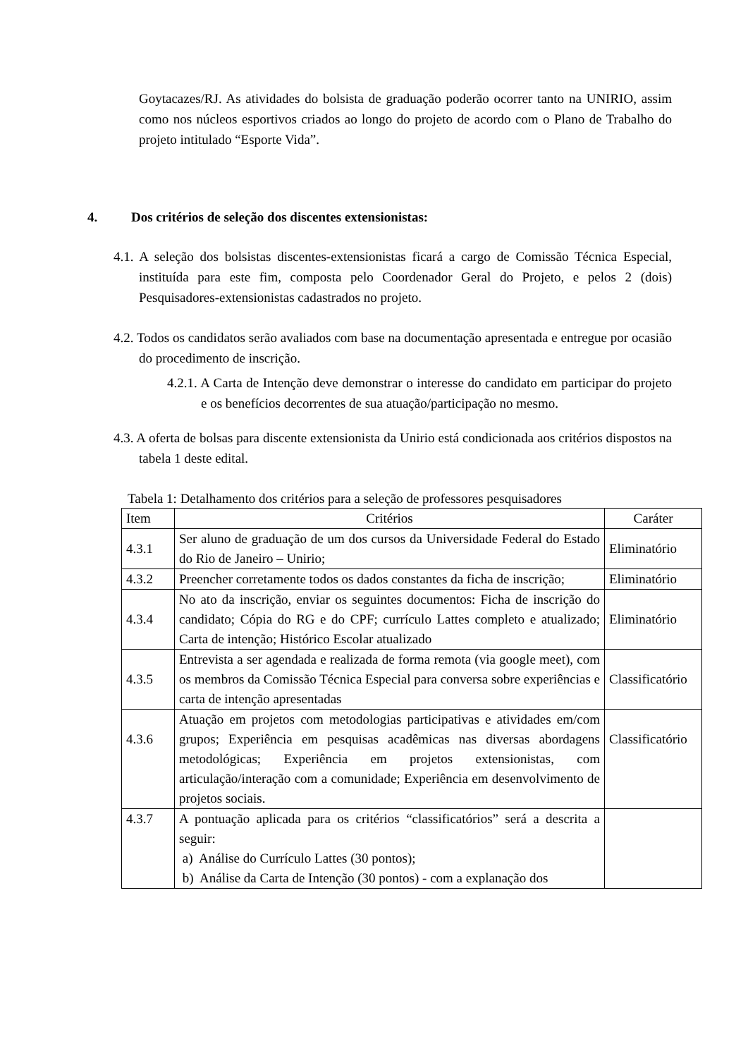Goytacazes/RJ. As atividades do bolsista de graduação poderão ocorrer tanto na UNIRIO, assim como nos núcleos esportivos criados ao longo do projeto de acordo com o Plano de Trabalho do projeto intitulado “Esporte Vida”.
4. Dos critérios de seleção dos discentes extensionistas:
4.1. A seleção dos bolsistas discentes-extensionistas ficará a cargo de Comissão Técnica Especial, instituída para este fim, composta pelo Coordenador Geral do Projeto, e pelos 2 (dois) Pesquisadores-extensionistas cadastrados no projeto.
4.2. Todos os candidatos serão avaliados com base na documentação apresentada e entregue por ocasião do procedimento de inscrição.
4.2.1. A Carta de Intenção deve demonstrar o interesse do candidato em participar do projeto e os benefícios decorrentes de sua atuação/participação no mesmo.
4.3. A oferta de bolsas para discente extensionista da Unirio está condicionada aos critérios dispostos na tabela 1 deste edital.
Tabela 1: Detalhamento dos critérios para a seleção de professores pesquisadores
| Item | Critérios | Caráter |
| --- | --- | --- |
| 4.3.1 | Ser aluno de graduação de um dos cursos da Universidade Federal do Estado do Rio de Janeiro – Unirio; | Eliminatório |
| 4.3.2 | Preencher corretamente todos os dados constantes da ficha de inscrição; | Eliminatório |
| 4.3.4 | No ato da inscrição, enviar os seguintes documentos: Ficha de inscrição do candidato; Cópia do RG e do CPF; currículo Lattes completo e atualizado; Carta de intenção; Histórico Escolar atualizado | Eliminatório |
| 4.3.5 | Entrevista a ser agendada e realizada de forma remota (via google meet), com os membros da Comissão Técnica Especial para conversa sobre experiências e carta de intenção apresentadas | Classificatório |
| 4.3.6 | Atuação em projetos com metodologias participativas e atividades em/com grupos; Experiência em pesquisas acadêmicas nas diversas abordagens metodológicas; Experiência em projetos extensionistas, com articulação/interação com a comunidade; Experiência em desenvolvimento de projetos sociais. | Classificatório |
| 4.3.7 | A pontuação aplicada para os critérios “classificatórios” será a descrita a seguir: a) Análise do Currículo Lattes (30 pontos); b) Análise da Carta de Intenção (30 pontos) - com a explanação dos | |